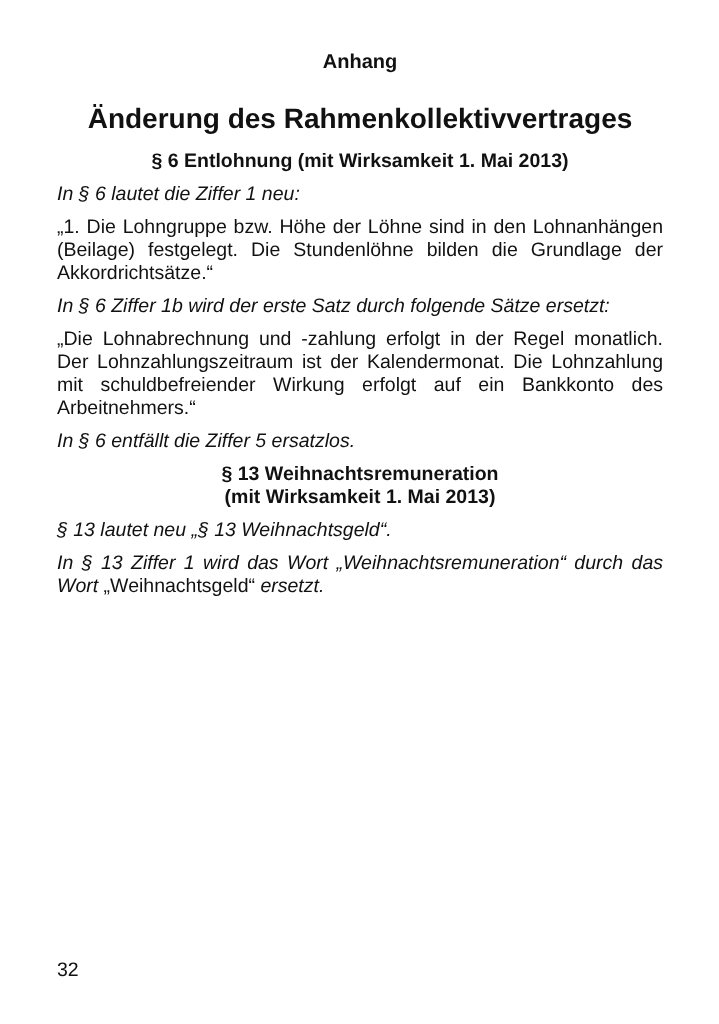Anhang
Änderung des Rahmenkollektivvertrages
§ 6 Entlohnung (mit Wirksamkeit 1. Mai 2013)
In § 6 lautet die Ziffer 1 neu:
„1. Die Lohngruppe bzw. Höhe der Löhne sind in den Lohnanhängen (Beilage) festgelegt. Die Stundenlöhne bilden die Grundlage der Akkordrichtsätze.“
In § 6 Ziffer 1b wird der erste Satz durch folgende Sätze ersetzt:
„Die Lohnabrechnung und -zahlung erfolgt in der Regel monatlich. Der Lohnzahlungszeitraum ist der Kalendermonat. Die Lohnzahlung mit schuldbefreiender Wirkung erfolgt auf ein Bankkonto des Arbeitnehmers.“
In § 6 entfällt die Ziffer 5 ersatzlos.
§ 13 Weihnachtsremuneration
(mit Wirksamkeit 1. Mai 2013)
§ 13 lautet neu „§ 13 Weihnachtsgeld“.
In § 13 Ziffer 1 wird das Wort „Weihnachtsremuneration“ durch das Wort „Weihnachtsgeld“ ersetzt.
32